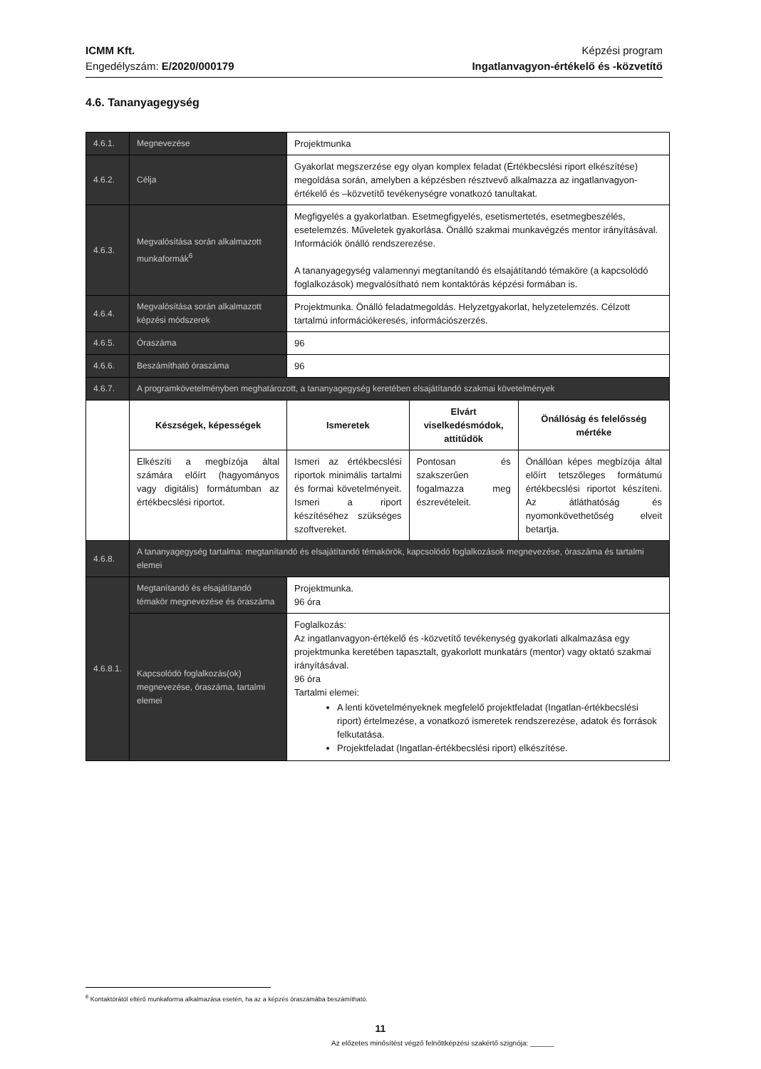ICMM Kft.
Engedélyszám: E/2020/000179
Képzési program
Ingatlanvagyon-értékelő és -közvetítő
4.6. Tananyagegység
| 4.6.1. | Megnevezése | Projektmunka | | |
| 4.6.2. | Célja | Gyakorlat megszerzése egy olyan komplex feladat (Értékbecslési riport elkészítése) megoldása során, amelyben a képzésben résztvevő alkalmazza az ingatlanvagyon-értékelő és –közvetítő tevékenységre vonatkozó tanultakat. | | |
| 4.6.3. | Megvalósítása során alkalmazott munkaformák<sup>6</sup> | Megfigyelés a gyakorlatban. Esetmegfigyelés, esetismertetés, esetmegbeszélés, esetelemzés. Műveletek gyakorlása. Önálló szakmai munkavégzés mentor irányításával. Információk önálló rendszerezése. A tananyagegység valamennyi megtanítandó és elsajátítandó témaköre (a kapcsolódó foglalkozások) megvalósítható nem kontaktórás képzési formában is. | | |
| 4.6.4. | Megvalósítása során alkalmazott képzési módszerek | Projektmunka. Önálló feladatmegoldás. Helyzetgyakorlat, helyzetelemzés. Célzott tartalmú információkeresés, információszerzés. | | |
| 4.6.5. | Óraszáma | 96 | | |
| 4.6.6. | Beszámítható óraszáma | 96 | | |
| 4.6.7. | A programkövetelményben meghatározott, a tananyagegység keretében elsajátítandó szakmai követelmények | | | |
| | Készségek, képességek | Ismeretek | Elvárt viselkedésmódok, attitűdök | Önállóság és felelősség mértéke |
| | Elkészíti a megbízója által számára előírt (hagyományos vagy digitális) formátumban az értékbecslési riportot. | Ismeri az értékbecslési riportok minimális tartalmi és formai követelményeit. Ismeri a riport készítéséhez szükséges szoftvereket. | Pontosan és szakszerűen fogalmazza meg észrevételeit. | Önállóan képes megbízója által előírt tetszőleges formátumú értékbecslési riportot készíteni. Az átláthatóság és nyomonkövethetőség elveit betartja. |
| 4.6.8. | A tananyagegység tartalma: megtanítandó és elsajátítandó témakörök, kapcsolódó foglalkozások megnevezése, óraszáma és tartalmi elemei | | | |
| 4.6.8.1. | Megtanítandó és elsajátítandó témakör megnevezése és óraszáma | Projektmunka. 96 óra | | |
| | Kapcsolódó foglalkozás(ok) megnevezése, óraszáma, tartalmi elemei | Foglalkozás: Az ingatlanvagyon-értékelő és -közvetítő tevékenység gyakorlati alkalmazása egy projektmunka keretében tapasztalt, gyakorlott munkatárs (mentor) vagy oktató szakmai irányításával. 96 óra Tartalmi elemei: A lenti követelményeknek megfelelő projektfeladat (Ingatlan-értékbecslési riport) értelmezése, a vonatkozó ismeretek rendszerezése, adatok és források felkutatása. Projektfeladat (Ingatlan-értékbecslési riport) elkészítése. | | |
<sup>6</sup> Kontaktórától eltérő munkaforma alkalmazása esetén, ha az a képzés óraszámába beszámítható.
11
Az előzetes minősítést végző felnőttképzési szakértő szignója: ______